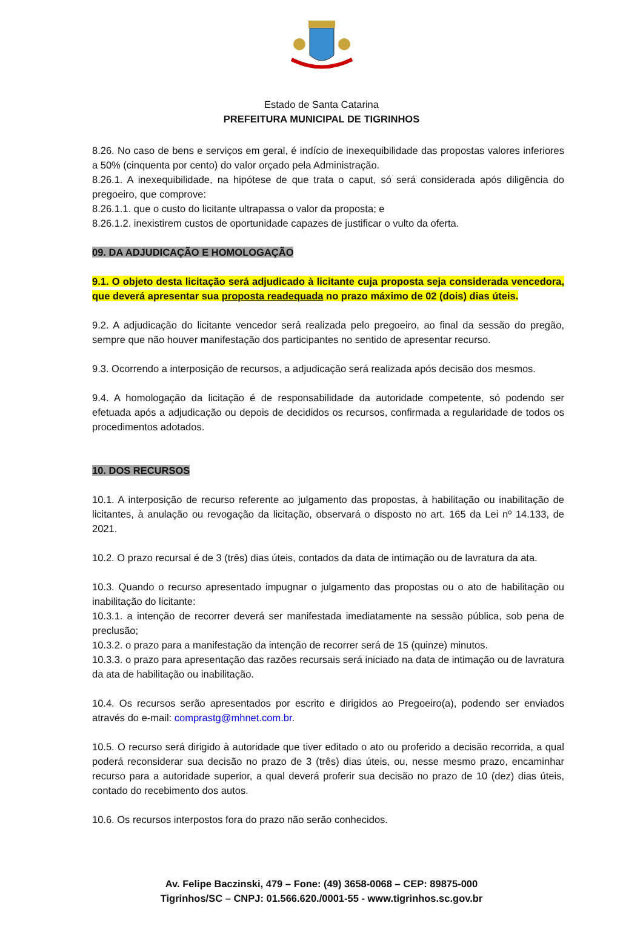Estado de Santa Catarina
PREFEITURA MUNICIPAL DE TIGRINHOS
8.26. No caso de bens e serviços em geral, é indício de inexequibilidade das propostas valores inferiores a 50% (cinquenta por cento) do valor orçado pela Administração.
8.26.1. A inexequibilidade, na hipótese de que trata o caput, só será considerada após diligência do pregoeiro, que comprove:
8.26.1.1. que o custo do licitante ultrapassa o valor da proposta; e
8.26.1.2. inexistirem custos de oportunidade capazes de justificar o vulto da oferta.
09. DA ADJUDICAÇÃO E HOMOLOGAÇÃO
9.1. O objeto desta licitação será adjudicado à licitante cuja proposta seja considerada vencedora, que deverá apresentar sua proposta readequada no prazo máximo de 02 (dois) dias úteis.
9.2. A adjudicação do licitante vencedor será realizada pelo pregoeiro, ao final da sessão do pregão, sempre que não houver manifestação dos participantes no sentido de apresentar recurso.
9.3. Ocorrendo a interposição de recursos, a adjudicação será realizada após decisão dos mesmos.
9.4. A homologação da licitação é de responsabilidade da autoridade competente, só podendo ser efetuada após a adjudicação ou depois de decididos os recursos, confirmada a regularidade de todos os procedimentos adotados.
10. DOS RECURSOS
10.1. A interposição de recurso referente ao julgamento das propostas, à habilitação ou inabilitação de licitantes, à anulação ou revogação da licitação, observará o disposto no art. 165 da Lei nº 14.133, de 2021.
10.2. O prazo recursal é de 3 (três) dias úteis, contados da data de intimação ou de lavratura da ata.
10.3. Quando o recurso apresentado impugnar o julgamento das propostas ou o ato de habilitação ou inabilitação do licitante:
10.3.1. a intenção de recorrer deverá ser manifestada imediatamente na sessão pública, sob pena de preclusão;
10.3.2. o prazo para a manifestação da intenção de recorrer será de 15 (quinze) minutos.
10.3.3. o prazo para apresentação das razões recursais será iniciado na data de intimação ou de lavratura da ata de habilitação ou inabilitação.
10.4. Os recursos serão apresentados por escrito e dirigidos ao Pregoeiro(a), podendo ser enviados através do e-mail: comprastg@mhnet.com.br.
10.5. O recurso será dirigido à autoridade que tiver editado o ato ou proferido a decisão recorrida, a qual poderá reconsiderar sua decisão no prazo de 3 (três) dias úteis, ou, nesse mesmo prazo, encaminhar recurso para a autoridade superior, a qual deverá proferir sua decisão no prazo de 10 (dez) dias úteis, contado do recebimento dos autos.
10.6. Os recursos interpostos fora do prazo não serão conhecidos.
Av. Felipe Baczinski, 479 – Fone: (49) 3658-0068 – CEP: 89875-000
Tigrinhos/SC – CNPJ: 01.566.620./0001-55 - www.tigrinhos.sc.gov.br